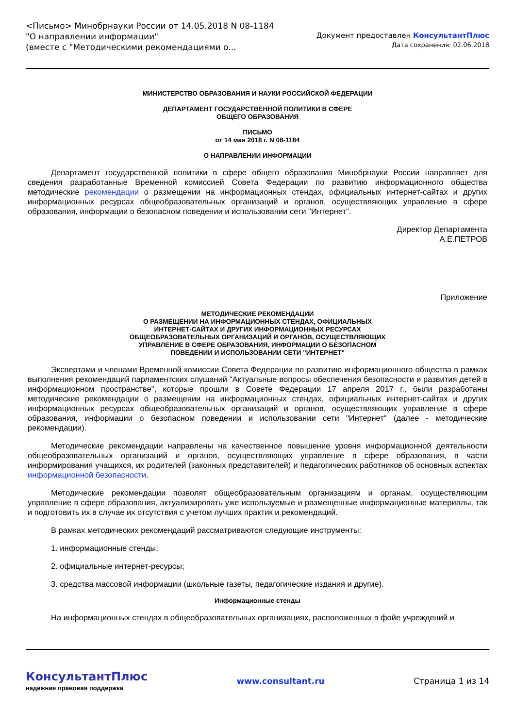<Письмо> Минобрнауки России от 14.05.2018 N 08-1184
"О направлении информации"
(вместе с "Методическими рекомендациями о...
Документ предоставлен КонсультантПлюс
Дата сохранения: 02.06.2018
МИНИСТЕРСТВО ОБРАЗОВАНИЯ И НАУКИ РОССИЙСКОЙ ФЕДЕРАЦИИ
ДЕПАРТАМЕНТ ГОСУДАРСТВЕННОЙ ПОЛИТИКИ В СФЕРЕ
ОБЩЕГО ОБРАЗОВАНИЯ
ПИСЬМО
от 14 мая 2018 г. N 08-1184
О НАПРАВЛЕНИИ ИНФОРМАЦИИ
Департамент государственной политики в сфере общего образования Минобрнауки России направляет для сведения разработанные Временной комиссией Совета Федерации по развитию информационного общества методические рекомендации о размещении на информационных стендах, официальных интернет-сайтах и других информационных ресурсах общеобразовательных организаций и органов, осуществляющих управление в сфере образования, информации о безопасном поведении и использовании сети "Интернет".
Директор Департамента
А.Е.ПЕТРОВ
Приложение
МЕТОДИЧЕСКИЕ РЕКОМЕНДАЦИИ
О РАЗМЕЩЕНИИ НА ИНФОРМАЦИОННЫХ СТЕНДАХ, ОФИЦИАЛЬНЫХ
ИНТЕРНЕТ-САЙТАХ И ДРУГИХ ИНФОРМАЦИОННЫХ РЕСУРСАХ
ОБЩЕОБРАЗОВАТЕЛЬНЫХ ОРГАНИЗАЦИЙ И ОРГАНОВ, ОСУЩЕСТВЛЯЮЩИХ
УПРАВЛЕНИЕ В СФЕРЕ ОБРАЗОВАНИЯ, ИНФОРМАЦИИ О БЕЗОПАСНОМ
ПОВЕДЕНИИ И ИСПОЛЬЗОВАНИИ СЕТИ "ИНТЕРНЕТ"
Экспертами и членами Временной комиссии Совета Федерации по развитию информационного общества в рамках выполнения рекомендаций парламентских слушаний "Актуальные вопросы обеспечения безопасности и развития детей в информационном пространстве", которые прошли в Совете Федерации 17 апреля 2017 г., были разработаны методические рекомендации о размещении на информационных стендах, официальных интернет-сайтах и других информационных ресурсах общеобразовательных организаций и органов, осуществляющих управление в сфере образования, информации о безопасном поведении и использовании сети "Интернет" (далее - методические рекомендации).
Методические рекомендации направлены на качественное повышение уровня информационной деятельности общеобразовательных организаций и органов, осуществляющих управление в сфере образования, в части информирования учащихся, их родителей (законных представителей) и педагогических работников об основных аспектах информационной безопасности.
Методические рекомендации позволят общеобразовательным организациям и органам, осуществляющим управление в сфере образования, актуализировать уже используемые и размещенные информационные материалы, так и подготовить их в случае их отсутствия с учетом лучших практик и рекомендаций.
В рамках методических рекомендаций рассматриваются следующие инструменты:
1. информационные стенды;
2. официальные интернет-ресурсы;
3. средства массовой информации (школьные газеты, педагогические издания и другие).
Информационные стенды
На информационных стендах в общеобразовательных организациях, расположенных в фойе учреждений и
КонсультантПлюс
надежная правовая поддержка
www.consultant.ru Страница 1 из 14